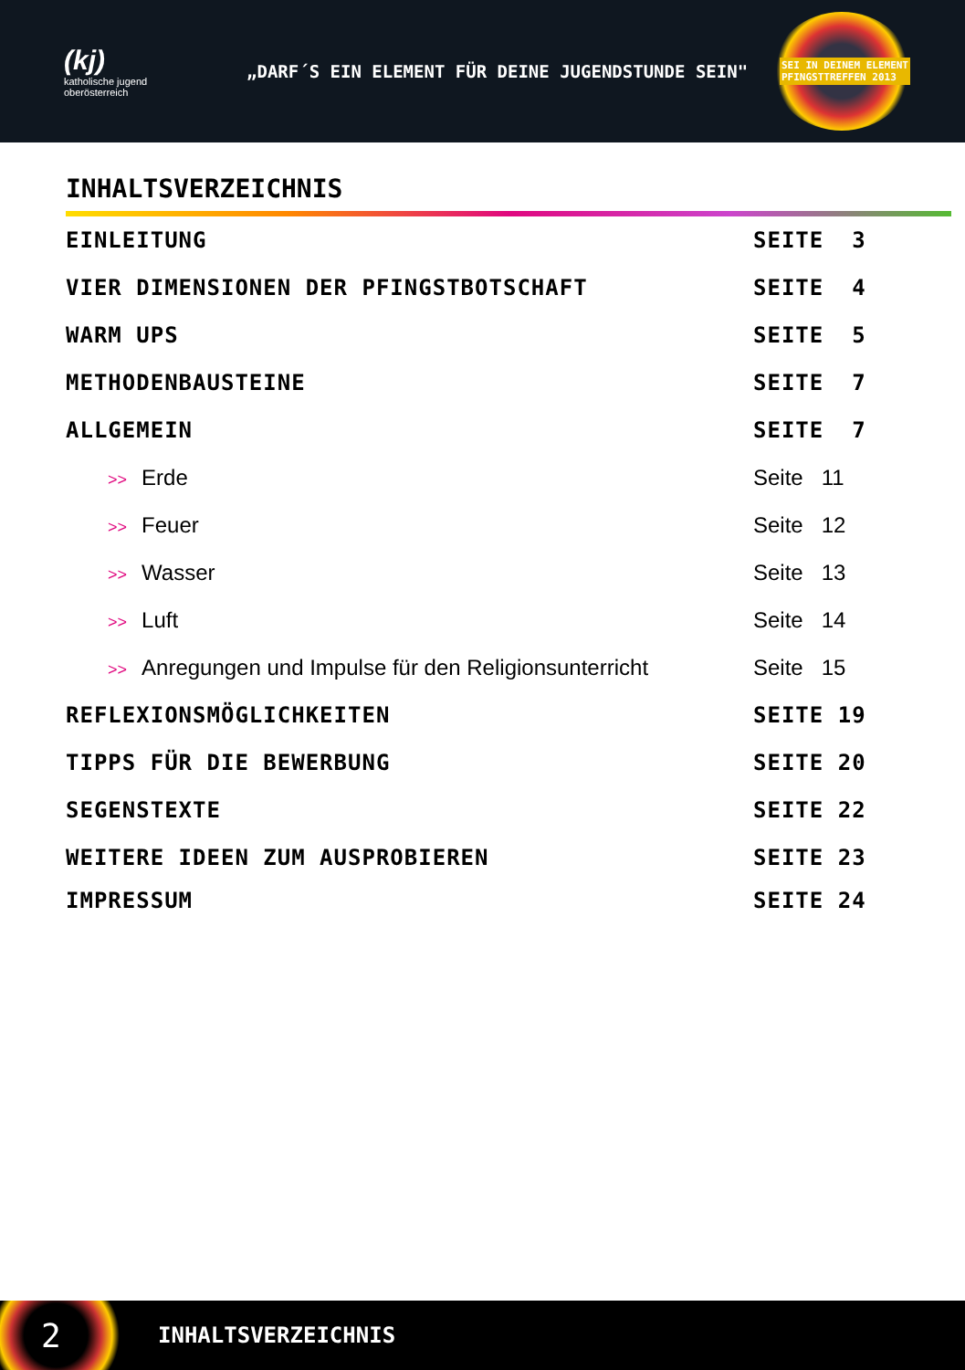(kj)
katholische jugend
oberösterreich
„DARF´S EIN ELEMENT FÜR DEINE JUGENDSTUNDE SEIN"
SEI IN DEINEM ELEMENT
PFINGSTTREFFEN 2013
INHALTSVERZEICHNIS
EINLEITUNG SEITE 3
VIER DIMENSIONEN DER PFINGSTBOTSCHAFT SEITE 4
WARM UPS SEITE 5
METHODENBAUSTEINE SEITE 7
ALLGEMEIN SEITE 7
>> Erde Seite 11
>> Feuer Seite 12
>> Wasser Seite 13
>> Luft Seite 14
>> Anregungen und Impulse für den Religionsunterricht Seite 15
REFLEXIONSMÖGLICHKEITEN SEITE 19
TIPPS FÜR DIE BEWERBUNG SEITE 20
SEGENSTEXTE SEITE 22
WEITERE IDEEN ZUM AUSPROBIEREN SEITE 23
IMPRESSUM SEITE 24
2
INHALTSVERZEICHNIS